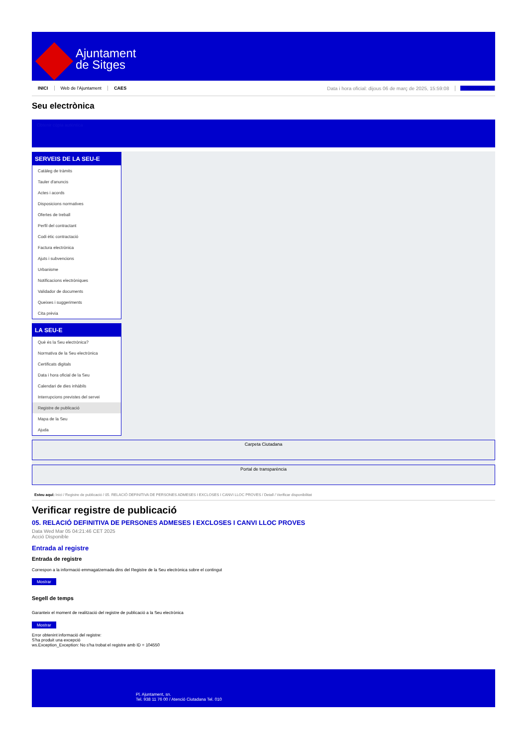Ajuntament
de Sitges
INICI Web de l'Ajuntament CAES Data i hora oficial: dijous 06 de març de 2025, 15:59:08 Sincronitza
Seu electrònica
Obtenir còpia autèntica
SERVEIS DE LA SEU-E
Catàleg de tràmits
Tauler d'anuncis
Actes i acords
Disposicions normatives
Ofertes de treball
Perfil del contractant
Codi ètic contractació
Factura electrònica
Ajuts i subvencions
Urbanisme
Notificacions electròniques
Validador de documents
Queixes i suggeriments
Cita prèvia
LA SEU-E
Què és la Seu electrònica?
Normativa de la Seu electrònica
Certificats digitals
Data i hora oficial de la Seu
Calendari de dies inhàbils
Interrupcions previstes del servei
Registre de publicació
Mapa de la Seu
Ajuda
Carpeta Ciutadana
Portal de transparència
Esteu aquí: Inici / Registre de publicació / 05. RELACIÓ DEFINITIVA DE PERSONES ADMESES I EXCLOSES I CANVI LLOC PROVES / Detall / Verificar disponibilitat
Verificar registre de publicació
05. RELACIÓ DEFINITIVA DE PERSONES ADMESES I EXCLOSES I CANVI LLOC PROVES
Data Wed Mar 05 04:21:46 CET 2025
Acció Disponible
Entrada al registre
Entrada de registre
Correspon a la informació emmagatzemada dins del Registre de la Seu electrònica sobre el contingut
Mostrar
Segell de temps
Garanteix el moment de realització del registre de publicació a la Seu electrònica
Mostrar
Error obtenint informació del registre:
S'ha produit una excepció
ws.Exception_Exception: No s'ha trobat el registre amb ID = 104550
Pl. Ajuntament, sn.
Tel. 938 11 76 00 / Atenció Ciutadana Tel. 010